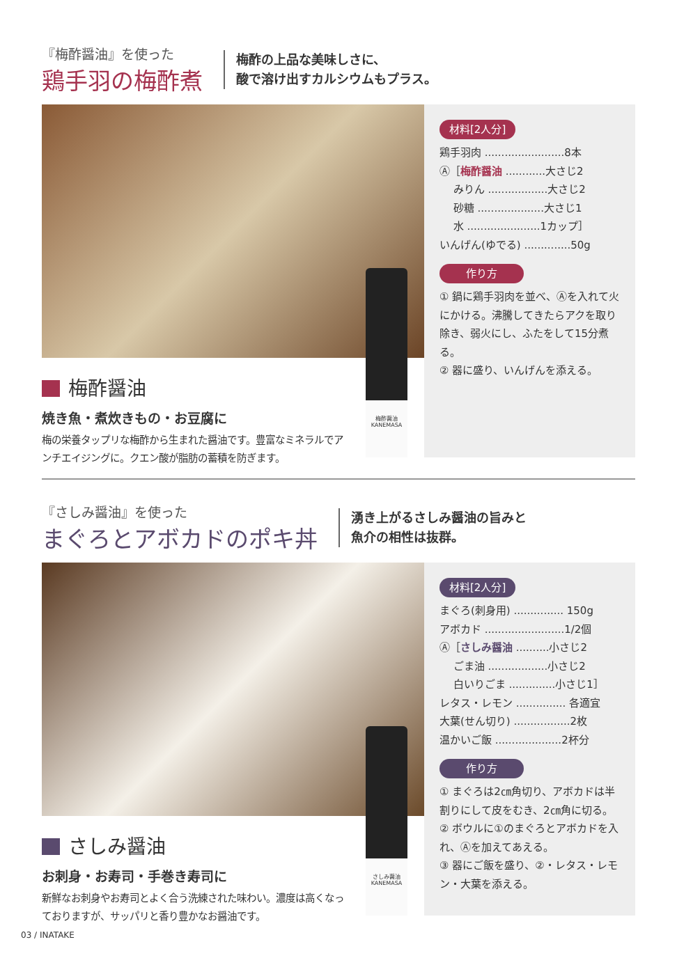『梅酢醤油』を使った
鶏手羽の梅酢煮
梅酢の上品な美味しさに、
酸で溶け出すカルシウムもプラス。
梅酢醤油
焼き魚・煮炊きもの・お豆腐に
梅の栄養タップリな梅酢から生まれた醤油です。豊富なミネラルでアンチエイジングに。クエン酸が脂肪の蓄積を防ぎます。
材料[2人分]
鶏手羽肉 ........................8本
Ⓐ［梅酢醤油 ............大さじ2
　 みりん ..................大さじ2
　 砂糖 ....................大さじ1
　 水 ......................1カップ］
いんげん(ゆでる) ..............50g
作り方
① 鍋に鶏手羽肉を並べ、Ⓐを入れて火にかける。沸騰してきたらアクを取り除き、弱火にし、ふたをして15分煮る。
② 器に盛り、いんげんを添える。
梅酢醤油
KANEMASA
『さしみ醤油』を使った
まぐろとアボカドのポキ丼
湧き上がるさしみ醤油の旨みと
魚介の相性は抜群。
さしみ醤油
お刺身・お寿司・手巻き寿司に
新鮮なお刺身やお寿司とよく合う洗練された味わい。濃度は高くなっておりますが、サッパリと香り豊かなお醤油です。
材料[2人分]
まぐろ(刺身用) ............... 150g
アボカド ........................1/2個
Ⓐ［さしみ醤油 ..........小さじ2
　 ごま油 ..................小さじ2
　 白いりごま ..............小さじ1］
レタス・レモン ............... 各適宜
大葉(せん切り) .................2枚
温かいご飯 ....................2杯分
作り方
① まぐろは2㎝角切り、アボカドは半割りにして皮をむき、2㎝角に切る。
② ボウルに①のまぐろとアボカドを入れ、Ⓐを加えてあえる。
③ 器にご飯を盛り、②・レタス・レモン・大葉を添える。
さしみ醤油
KANEMASA
03 / INATAKE